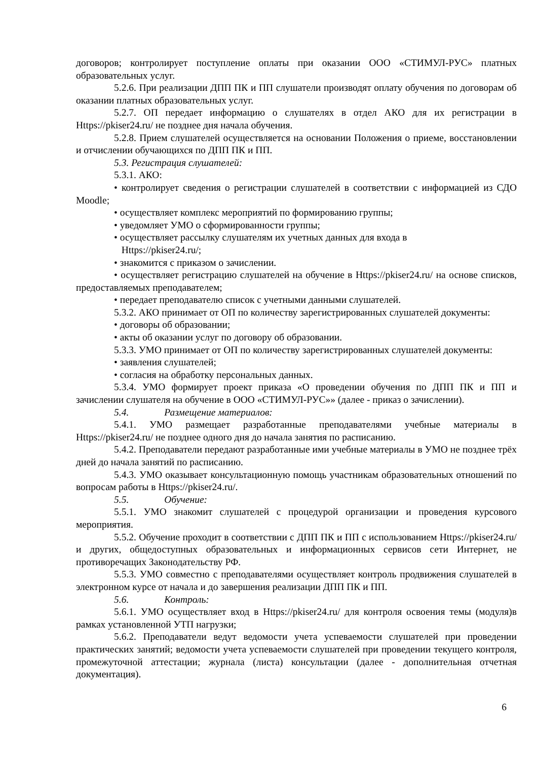договоров; контролирует поступление оплаты при оказании ООО «СТИМУЛ-РУС» платных образовательных услуг.
5.2.6. При реализации ДПП ПК и ПП слушатели производят оплату обучения по договорам об оказании платных образовательных услуг.
5.2.7. ОП передает информацию о слушателях в отдел АКО для их регистрации в Https://pkiser24.ru/ не позднее дня начала обучения.
5.2.8. Прием слушателей осуществляется на основании Положения о приеме, восстановлении и отчислении обучающихся по ДПП ПК и ПП.
5.3. Регистрация слушателей:
5.3.1. АКО:
• контролирует сведения о регистрации слушателей в соответствии с информацией из СДО Moodle;
• осуществляет комплекс мероприятий по формированию группы;
• уведомляет УМО о сформированности группы;
• осуществляет рассылку слушателям их учетных данных для входа в
Https://pkiser24.ru/;
• знакомится с приказом о зачислении.
• осуществляет регистрацию слушателей на обучение в Https://pkiser24.ru/ на основе списков, предоставляемых преподавателем;
• передает преподавателю список с учетными данными слушателей.
5.3.2. АКО принимает от ОП по количеству зарегистрированных слушателей документы:
• договоры об образовании;
• акты об оказании услуг по договору об образовании.
5.3.3. УМО принимает от ОП по количеству зарегистрированных слушателей документы:
• заявления слушателей;
• согласия на обработку персональных данных.
5.3.4. УМО формирует проект приказа «О проведении обучения по ДПП ПК и ПП и зачислении слушателя на обучение в ООО «СТИМУЛ-РУС»» (далее - приказ о зачислении).
5.4. Размещение материалов:
5.4.1. УМО размещает разработанные преподавателями учебные материалы в Https://pkiser24.ru/ не позднее одного дня до начала занятия по расписанию.
5.4.2. Преподаватели передают разработанные ими учебные материалы в УМО не позднее трёх дней до начала занятий по расписанию.
5.4.3. УМО оказывает консультационную помощь участникам образовательных отношений по вопросам работы в Https://pkiser24.ru/.
5.5. Обучение:
5.5.1. УМО знакомит слушателей с процедурой организации и проведения курсового мероприятия.
5.5.2. Обучение проходит в соответствии с ДПП ПК и ПП с использованием Https://pkiser24.ru/ и других, общедоступных образовательных и информационных сервисов сети Интернет, не противоречащих Законодательству РФ.
5.5.3. УМО совместно с преподавателями осуществляет контроль продвижения слушателей в электронном курсе от начала и до завершения реализации ДПП ПК и ПП.
5.6. Контроль:
5.6.1. УМО осуществляет вход в Https://pkiser24.ru/ для контроля освоения темы (модуля)в рамках установленной УТП нагрузки;
5.6.2. Преподаватели ведут ведомости учета успеваемости слушателей при проведении практических занятий; ведомости учета успеваемости слушателей при проведении текущего контроля, промежуточной аттестации; журнала (листа) консультации (далее - дополнительная отчетная документация).
6